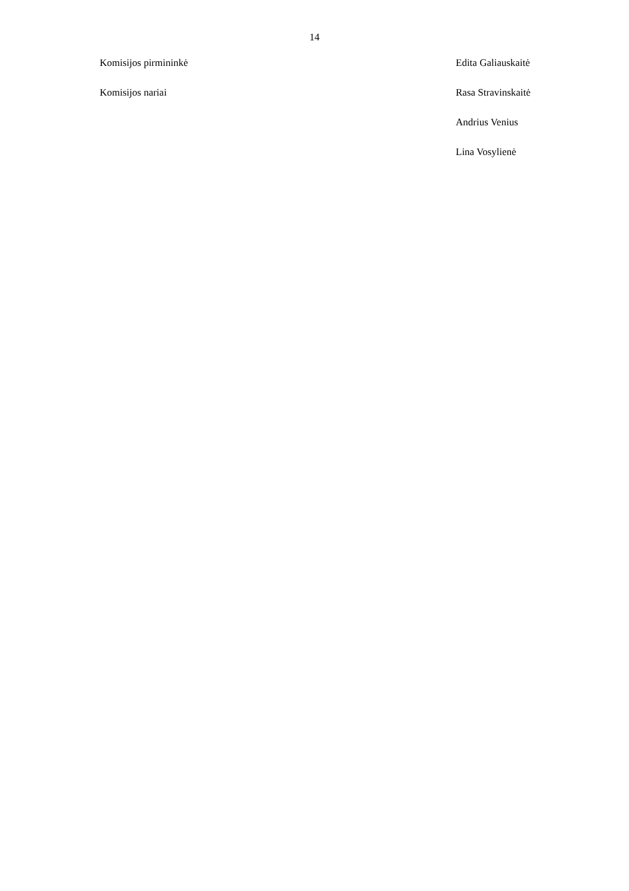14
Komisijos pirmininkė Edita Galiauskaitė
Komisijos nariai Rasa Stravinskaitė
Andrius Venius
Lina Vosylienė